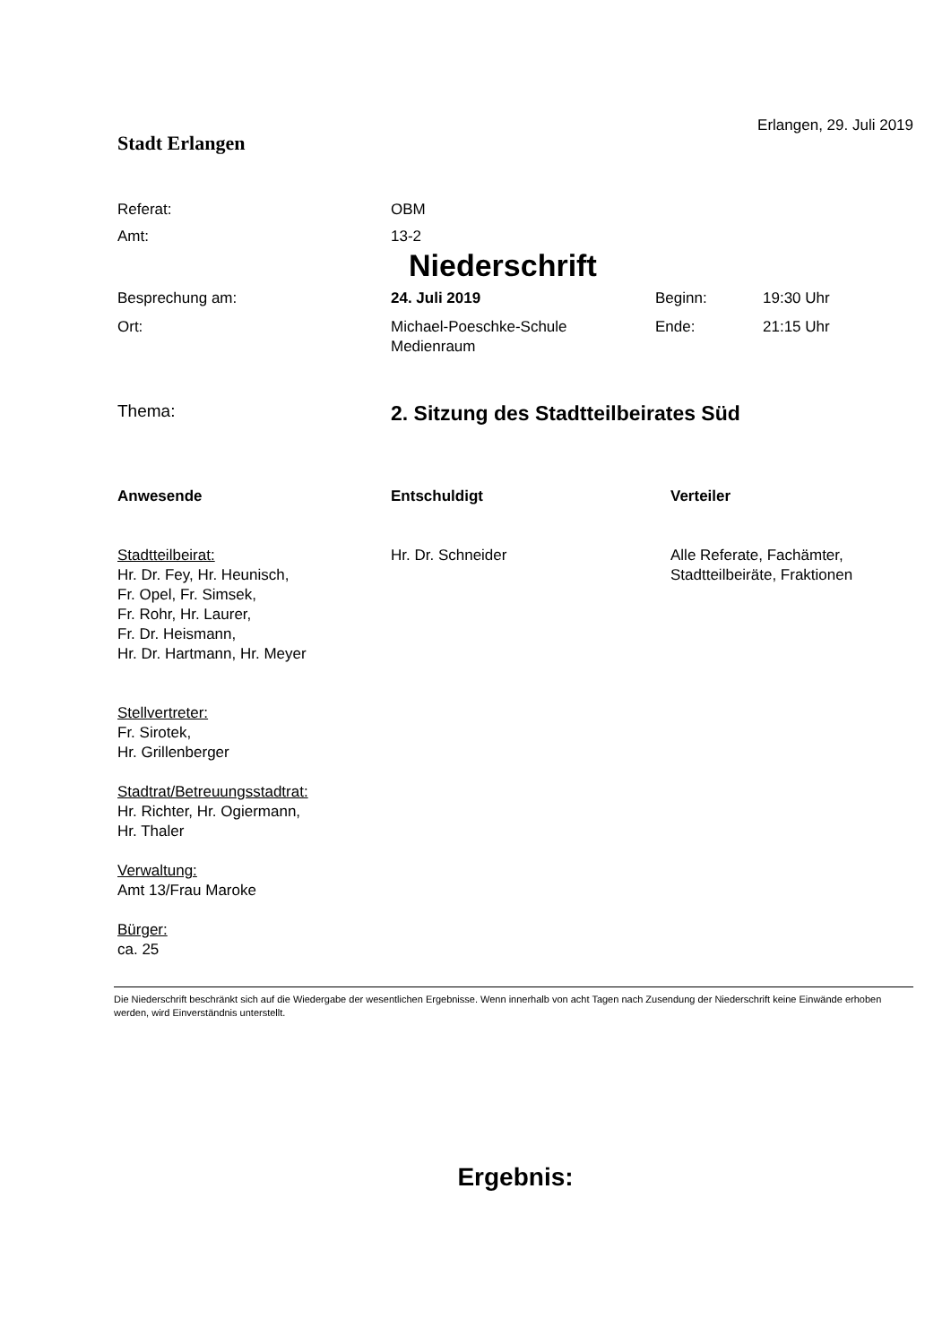Stadt Erlangen
Erlangen, 29. Juli 2019
Referat: OBM
Amt: 13-2
Niederschrift
Besprechung am: 24. Juli 2019 Beginn: 19:30 Uhr
Ort: Michael-Poeschke-Schule
Medienraum
Ende: 21:15 Uhr
Thema:
2. Sitzung des Stadtteilbeirates Süd
Anwesende
Stadtteilbeirat:
Hr. Dr. Fey, Hr. Heunisch,
Fr. Opel, Fr. Simsek,
Fr. Rohr, Hr. Laurer,
Fr. Dr. Heismann,
Hr. Dr. Hartmann, Hr. Meyer
Stellvertreter:
Fr. Sirotek,
Hr. Grillenberger
Stadtrat/Betreuungsstadtrat:
Hr. Richter, Hr. Ogiermann,
Hr. Thaler
Verwaltung:
Amt 13/Frau Maroke
Bürger:
ca. 25
Entschuldigt
Hr. Dr. Schneider
Verteiler
Alle Referate, Fachämter,
Stadtteilbeiräte, Fraktionen
Die Niederschrift beschränkt sich auf die Wiedergabe der wesentlichen Ergebnisse. Wenn innerhalb von acht Tagen nach Zusendung der Niederschrift keine Einwände erhoben werden, wird Einverständnis unterstellt.
Ergebnis: